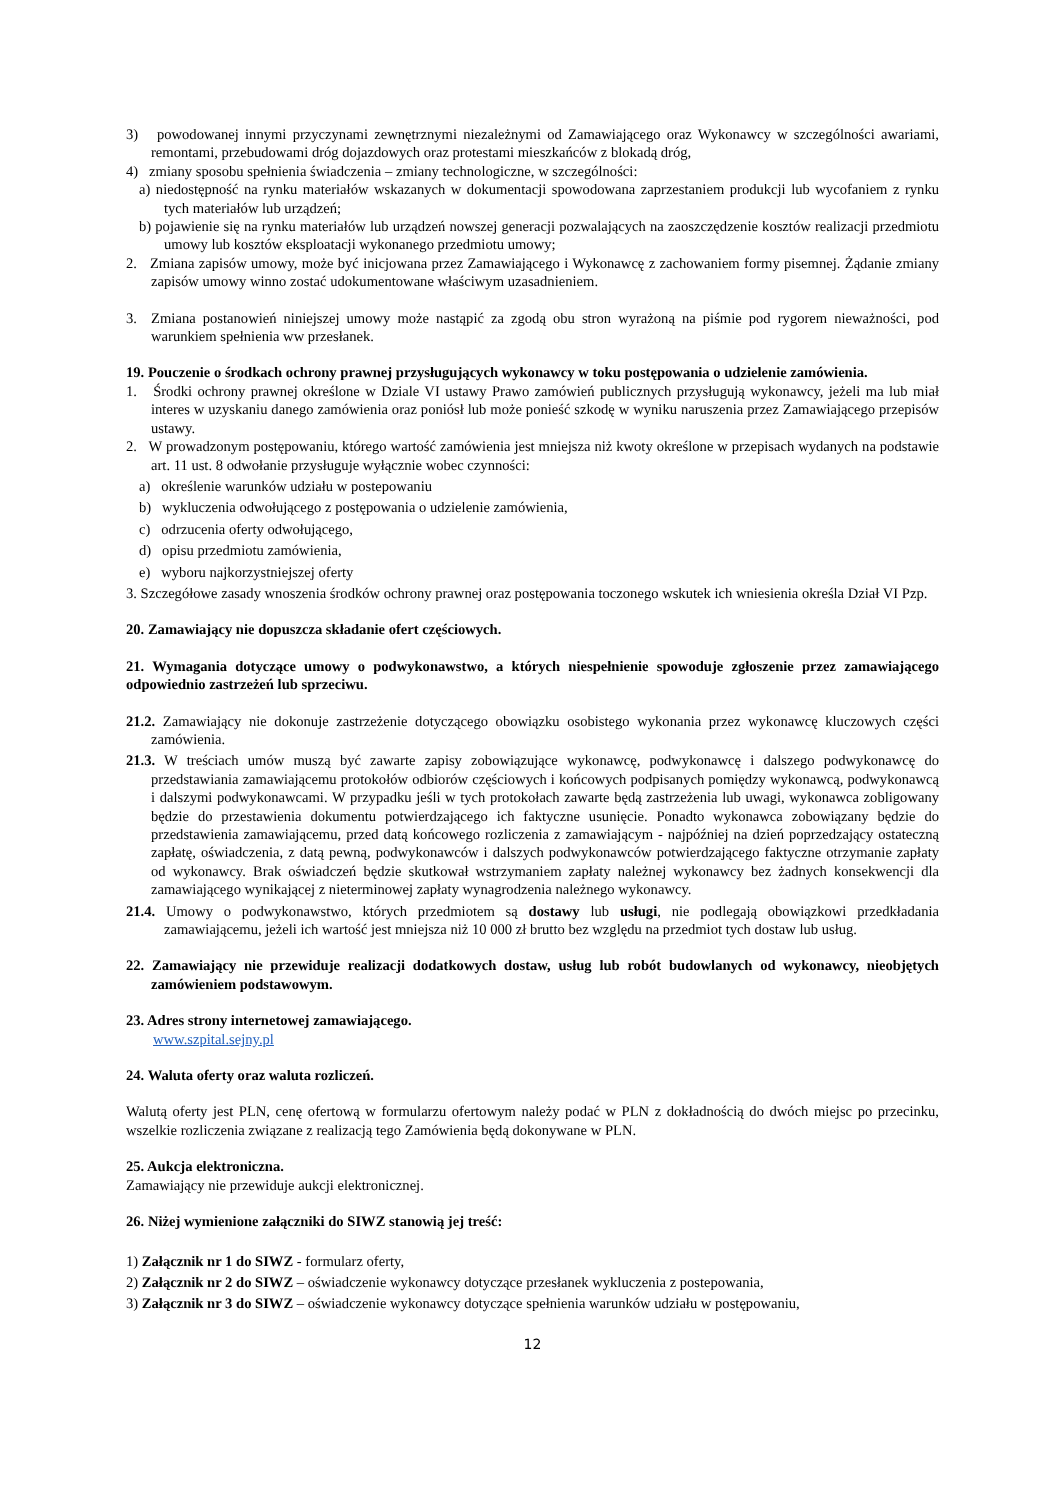3) powodowanej innymi przyczynami zewnętrznymi niezależnymi od Zamawiającego oraz Wykonawcy w szczególności awariami, remontami, przebudowami dróg dojazdowych oraz protestami mieszkańców z blokadą dróg,
4) zmiany sposobu spełnienia świadczenia – zmiany technologiczne, w szczególności:
a) niedostępność na rynku materiałów wskazanych w dokumentacji spowodowana zaprzestaniem produkcji lub wycofaniem z rynku tych materiałów lub urządzeń;
b) pojawienie się na rynku materiałów lub urządzeń nowszej generacji pozwalających na zaoszczędzenie kosztów realizacji przedmiotu umowy lub kosztów eksploatacji wykonanego przedmiotu umowy;
2. Zmiana zapisów umowy, może być inicjowana przez Zamawiającego i Wykonawcę z zachowaniem formy pisemnej. Żądanie zmiany zapisów umowy winno zostać udokumentowane właściwym uzasadnieniem.
3. Zmiana postanowień niniejszej umowy może nastąpić za zgodą obu stron wyrażoną na piśmie pod rygorem nieważności, pod warunkiem spełnienia ww przesłanek.
19. Pouczenie o środkach ochrony prawnej przysługujących wykonawcy w toku postępowania o udzielenie zamówienia.
1. Środki ochrony prawnej określone w Dziale VI ustawy Prawo zamówień publicznych przysługują wykonawcy, jeżeli ma lub miał interes w uzyskaniu danego zamówienia oraz poniósł lub może ponieść szkodę w wyniku naruszenia przez Zamawiającego przepisów ustawy.
2. W prowadzonym postępowaniu, którego wartość zamówienia jest mniejsza niż kwoty określone w przepisach wydanych na podstawie art. 11 ust. 8 odwołanie przysługuje wyłącznie wobec czynności:
a) określenie warunków udziału w postepowaniu
b) wykluczenia odwołującego z postępowania o udzielenie zamówienia,
c) odrzucenia oferty odwołującego,
d) opisu przedmiotu zamówienia,
e) wyboru najkorzystniejszej oferty
3. Szczegółowe zasady wnoszenia środków ochrony prawnej oraz postępowania toczonego wskutek ich wniesienia określa Dział VI Pzp.
20. Zamawiający nie dopuszcza składanie ofert częściowych.
21. Wymagania dotyczące umowy o podwykonawstwo, a których niespełnienie spowoduje zgłoszenie przez zamawiającego odpowiednio zastrzeżeń lub sprzeciwu.
21.2. Zamawiający nie dokonuje zastrzeżenie dotyczącego obowiązku osobistego wykonania przez wykonawcę kluczowych części zamówienia.
21.3. W treściach umów muszą być zawarte zapisy zobowiązujące wykonawcę, podwykonawcę i dalszego podwykonawcę do przedstawiania zamawiającemu protokołów odbiorów częściowych i końcowych podpisanych pomiędzy wykonawcą, podwykonawcą i dalszymi podwykonawcami. W przypadku jeśli w tych protokołach zawarte będą zastrzeżenia lub uwagi, wykonawca zobligowany będzie do przestawienia dokumentu potwierdzającego ich faktyczne usunięcie. Ponadto wykonawca zobowiązany będzie do przedstawienia zamawiającemu, przed datą końcowego rozliczenia z zamawiającym - najpóźniej na dzień poprzedzający ostateczną zapłatę, oświadczenia, z datą pewną, podwykonawców i dalszych podwykonawców potwierdzającego faktyczne otrzymanie zapłaty od wykonawcy. Brak oświadczeń będzie skutkował wstrzymaniem zapłaty należnej wykonawcy bez żadnych konsekwencji dla zamawiającego wynikającej z nieterminowej zapłaty wynagrodzenia należnego wykonawcy.
21.4. Umowy o podwykonawstwo, których przedmiotem są dostawy lub usługi, nie podlegają obowiązkowi przedkładania zamawiającemu, jeżeli ich wartość jest mniejsza niż 10 000 zł brutto bez względu na przedmiot tych dostaw lub usług.
22. Zamawiający nie przewiduje realizacji dodatkowych dostaw, usług lub robót budowlanych od wykonawcy, nieobjętych zamówieniem podstawowym.
23. Adres strony internetowej zamawiającego.
www.szpital.sejny.pl
24. Waluta oferty oraz waluta rozliczeń.
Walutą oferty jest PLN, cenę ofertową w formularzu ofertowym należy podać w PLN z dokładnością do dwóch miejsc po przecinku, wszelkie rozliczenia związane z realizacją tego Zamówienia będą dokonywane w PLN.
25. Aukcja elektroniczna.
Zamawiający nie przewiduje aukcji elektronicznej.
26. Niżej wymienione załączniki do SIWZ stanowią jej treść:
1) Załącznik nr 1 do SIWZ - formularz oferty,
2) Załącznik nr 2 do SIWZ – oświadczenie wykonawcy dotyczące przesłanek wykluczenia z postepowania,
3) Załącznik nr 3 do SIWZ – oświadczenie wykonawcy dotyczące spełnienia warunków udziału w postępowaniu,
12